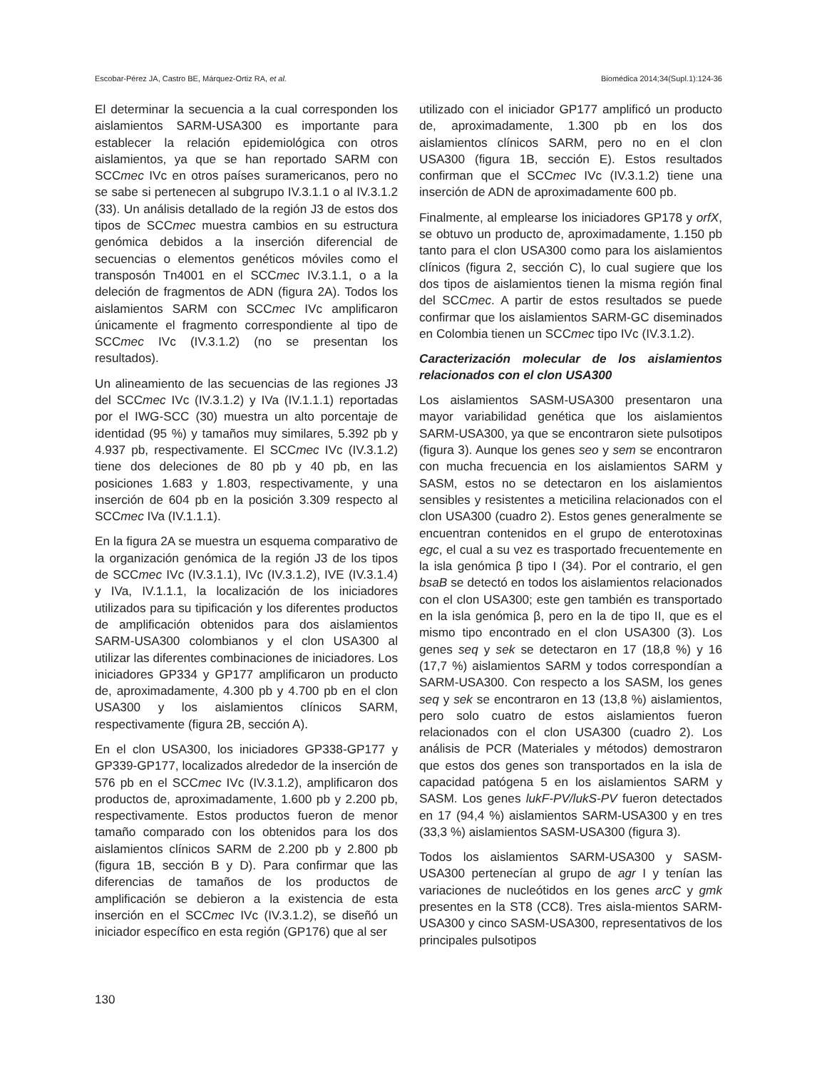Escobar-Pérez JA, Castro BE, Márquez-Ortiz RA, et al. Biomédica 2014;34(Supl.1):124-36
El determinar la secuencia a la cual corresponden los aislamientos SARM-USA300 es importante para establecer la relación epidemiológica con otros aislamientos, ya que se han reportado SARM con SCCmec IVc en otros países suramericanos, pero no se sabe si pertenecen al subgrupo IV.3.1.1 o al IV.3.1.2 (33). Un análisis detallado de la región J3 de estos dos tipos de SCCmec muestra cambios en su estructura genómica debidos a la inserción diferencial de secuencias o elementos genéticos móviles como el transposón Tn4001 en el SCCmec IV.3.1.1, o a la deleción de fragmentos de ADN (figura 2A). Todos los aislamientos SARM con SCCmec IVc amplificaron únicamente el fragmento correspondiente al tipo de SCCmec IVc (IV.3.1.2) (no se presentan los resultados).
Un alineamiento de las secuencias de las regiones J3 del SCCmec IVc (IV.3.1.2) y IVa (IV.1.1.1) reportadas por el IWG-SCC (30) muestra un alto porcentaje de identidad (95 %) y tamaños muy similares, 5.392 pb y 4.937 pb, respectivamente. El SCCmec IVc (IV.3.1.2) tiene dos deleciones de 80 pb y 40 pb, en las posiciones 1.683 y 1.803, respectivamente, y una inserción de 604 pb en la posición 3.309 respecto al SCCmec IVa (IV.1.1.1).
En la figura 2A se muestra un esquema comparativo de la organización genómica de la región J3 de los tipos de SCCmec IVc (IV.3.1.1), IVc (IV.3.1.2), IVE (IV.3.1.4) y IVa, IV.1.1.1, la localización de los iniciadores utilizados para su tipificación y los diferentes productos de amplificación obtenidos para dos aislamientos SARM-USA300 colombianos y el clon USA300 al utilizar las diferentes combinaciones de iniciadores. Los iniciadores GP334 y GP177 amplificaron un producto de, aproximadamente, 4.300 pb y 4.700 pb en el clon USA300 y los aislamientos clínicos SARM, respectivamente (figura 2B, sección A).
En el clon USA300, los iniciadores GP338-GP177 y GP339-GP177, localizados alrededor de la inserción de 576 pb en el SCCmec IVc (IV.3.1.2), amplificaron dos productos de, aproximadamente, 1.600 pb y 2.200 pb, respectivamente. Estos productos fueron de menor tamaño comparado con los obtenidos para los dos aislamientos clínicos SARM de 2.200 pb y 2.800 pb (figura 1B, sección B y D). Para confirmar que las diferencias de tamaños de los productos de amplificación se debieron a la existencia de esta inserción en el SCCmec IVc (IV.3.1.2), se diseñó un iniciador específico en esta región (GP176) que al ser
utilizado con el iniciador GP177 amplificó un producto de, aproximadamente, 1.300 pb en los dos aislamientos clínicos SARM, pero no en el clon USA300 (figura 1B, sección E). Estos resultados confirman que el SCCmec IVc (IV.3.1.2) tiene una inserción de ADN de aproximadamente 600 pb.
Finalmente, al emplearse los iniciadores GP178 y orfX, se obtuvo un producto de, aproximadamente, 1.150 pb tanto para el clon USA300 como para los aislamientos clínicos (figura 2, sección C), lo cual sugiere que los dos tipos de aislamientos tienen la misma región final del SCCmec. A partir de estos resultados se puede confirmar que los aislamientos SARM-GC diseminados en Colombia tienen un SCCmec tipo IVc (IV.3.1.2).
Caracterización molecular de los aislamientos relacionados con el clon USA300
Los aislamientos SASM-USA300 presentaron una mayor variabilidad genética que los aislamientos SARM-USA300, ya que se encontraron siete pulsotipos (figura 3). Aunque los genes seo y sem se encontraron con mucha frecuencia en los aislamientos SARM y SASM, estos no se detectaron en los aislamientos sensibles y resistentes a meticilina relacionados con el clon USA300 (cuadro 2). Estos genes generalmente se encuentran contenidos en el grupo de enterotoxinas egc, el cual a su vez es trasportado frecuentemente en la isla genómica β tipo I (34). Por el contrario, el gen bsaB se detectó en todos los aislamientos relacionados con el clon USA300; este gen también es transportado en la isla genómica β, pero en la de tipo II, que es el mismo tipo encontrado en el clon USA300 (3). Los genes seq y sek se detectaron en 17 (18,8 %) y 16 (17,7 %) aislamientos SARM y todos correspondían a SARM-USA300. Con respecto a los SASM, los genes seq y sek se encontraron en 13 (13,8 %) aislamientos, pero solo cuatro de estos aislamientos fueron relacionados con el clon USA300 (cuadro 2). Los análisis de PCR (Materiales y métodos) demostraron que estos dos genes son transportados en la isla de capacidad patógena 5 en los aislamientos SARM y SASM. Los genes lukF-PV/lukS-PV fueron detectados en 17 (94,4 %) aislamientos SARM-USA300 y en tres (33,3 %) aislamientos SASM-USA300 (figura 3).
Todos los aislamientos SARM-USA300 y SASM-USA300 pertenecían al grupo de agr I y tenían las variaciones de nucleótidos en los genes arcC y gmk presentes en la ST8 (CC8). Tres aisla-mientos SARM-USA300 y cinco SASM-USA300, representativos de los principales pulsotipos
130